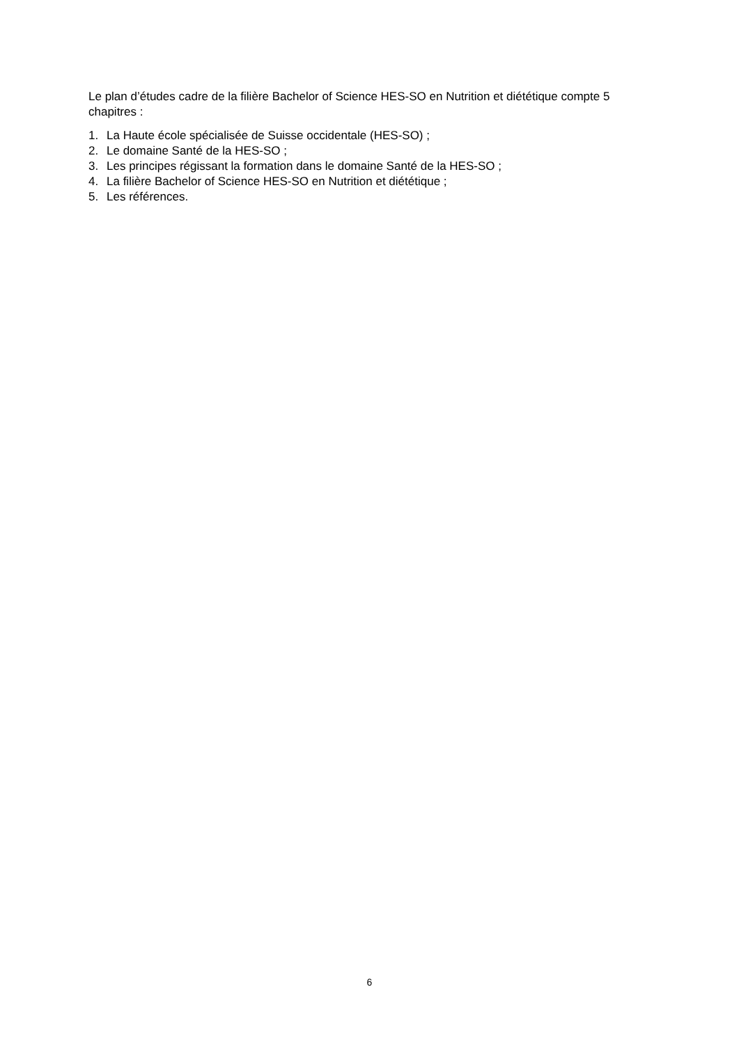Le plan d’études cadre de la filière Bachelor of Science HES-SO en Nutrition et diététique compte 5 chapitres :
1. La Haute école spécialisée de Suisse occidentale (HES-SO) ;
2. Le domaine Santé de la HES-SO ;
3. Les principes régissant la formation dans le domaine Santé de la HES-SO ;
4. La filière Bachelor of Science HES-SO en Nutrition et diététique ;
5. Les références.
6